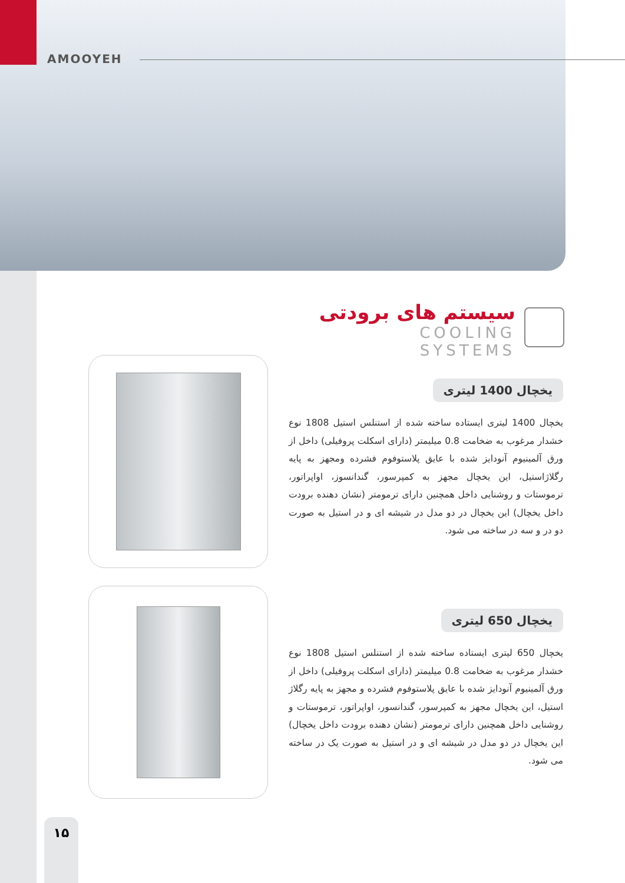AMOOYEH
سیستم های برودتی
COOLING SYSTEMS
یخچال 1400 لیتری
یخچال 1400 لیتری ایستاده ساخته شده از استنلس استیل 1808 نوع خشدار مرغوب به ضخامت 0.8 میلیمتر (دارای اسکلت پروفیلی) داخل از ورق آلمینیوم آنودایز شده با عایق پلاستوفوم فشرده ومجهز به پایه رگلاژاستیل، این یخچال مجهز به کمپرسور، گندانسوز، اواپراتور، ترموستات و روشنایی داخل همچنین دارای ترمومتر (نشان دهنده برودت داخل یخچال) این یخچال در دو مدل در شیشه ای و در استیل به صورت دو در و سه در ساخته می شود.
یخچال 650 لیتری
یخچال 650 لیتری ایستاده ساخته شده از استنلس استیل 1808 نوع خشدار مرغوب به ضخامت 0.8 میلیمتر (دارای اسکلت پروفیلی) داخل از ورق آلمینیوم آنودایز شده با عایق پلاستوفوم فشرده و مجهز به پایه رگلاژ استیل، این یخچال مجهز به کمپرسور، گندانسور، اواپراتور، ترموستات و روشنایی داخل همچنین دارای ترمومتر (نشان دهنده برودت داخل یخچال) این یخچال در دو مدل در شیشه ای و در استیل به صورت یک در ساخته می شود.
۱۵